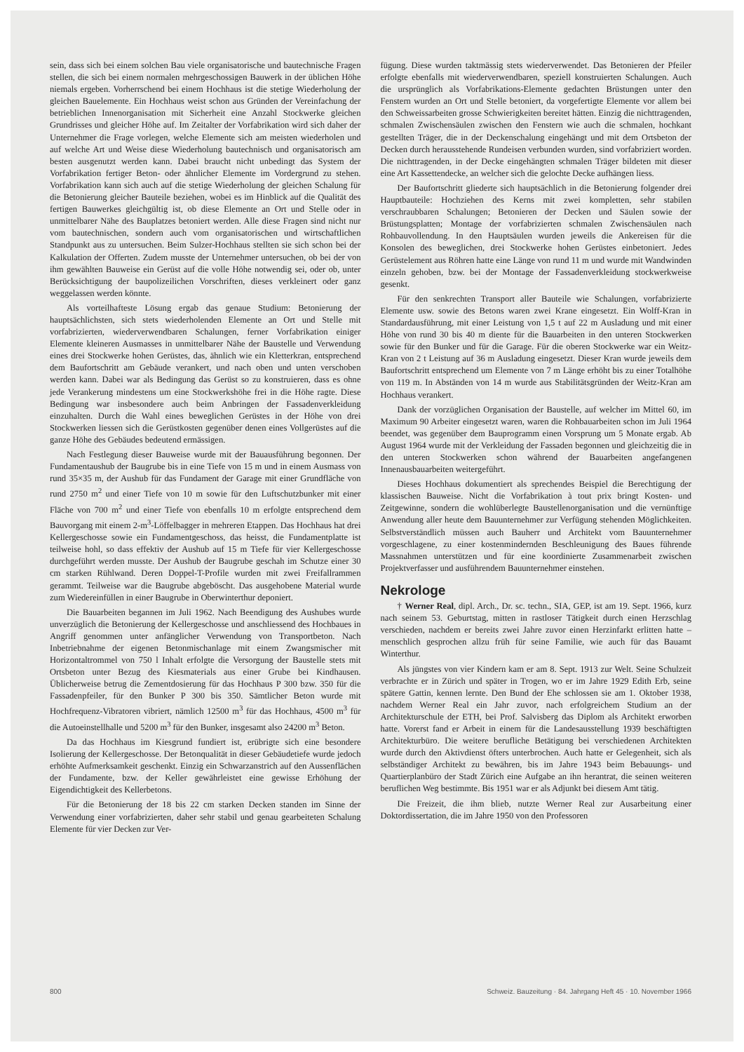sein, dass sich bei einem solchen Bau viele organisatorische und bautechnische Fragen stellen, die sich bei einem normalen mehrgeschossigen Bauwerk in der üblichen Höhe niemals ergeben. Vorherrschend bei einem Hochhaus ist die stetige Wiederholung der gleichen Bauelemente. Ein Hochhaus weist schon aus Gründen der Vereinfachung der betrieblichen Innenorganisation mit Sicherheit eine Anzahl Stockwerke gleichen Grundrisses und gleicher Höhe auf. Im Zeitalter der Vorfabrikation wird sich daher der Unternehmer die Frage vorlegen, welche Elemente sich am meisten wiederholen und auf welche Art und Weise diese Wiederholung bautechnisch und organisatorisch am besten ausgenutzt werden kann. Dabei braucht nicht unbedingt das System der Vorfabrikation fertiger Beton- oder ähnlicher Elemente im Vordergrund zu stehen. Vorfabrikation kann sich auch auf die stetige Wiederholung der gleichen Schalung für die Betonierung gleicher Bauteile beziehen, wobei es im Hinblick auf die Qualität des fertigen Bauwerkes gleichgültig ist, ob diese Elemente an Ort und Stelle oder in unmittelbarer Nähe des Bauplatzes betoniert werden. Alle diese Fragen sind nicht nur vom bautechnischen, sondern auch vom organisatorischen und wirtschaftlichen Standpunkt aus zu untersuchen. Beim Sulzer-Hochhaus stellten sie sich schon bei der Kalkulation der Offerten. Zudem musste der Unternehmer untersuchen, ob bei der von ihm gewählten Bauweise ein Gerüst auf die volle Höhe notwendig sei, oder ob, unter Berücksichtigung der baupolizeilichen Vorschriften, dieses verkleinert oder ganz weggelassen werden könnte.
Als vorteilhafteste Lösung ergab das genaue Studium: Betonierung der hauptsächlichsten, sich stets wiederholenden Elemente an Ort und Stelle mit vorfabrizierten, wiederverwendbaren Schalungen, ferner Vorfabrikation einiger Elemente kleineren Ausmasses in unmittelbarer Nähe der Baustelle und Verwendung eines drei Stockwerke hohen Gerüstes, das, ähnlich wie ein Kletterkran, entsprechend dem Baufortschritt am Gebäude verankert, und nach oben und unten verschoben werden kann. Dabei war als Bedingung das Gerüst so zu konstruieren, dass es ohne jede Verankerung mindestens um eine Stockwerkshöhe frei in die Höhe ragte. Diese Bedingung war insbesondere auch beim Anbringen der Fassadenverkleidung einzuhalten. Durch die Wahl eines beweglichen Gerüstes in der Höhe von drei Stockwerken liessen sich die Gerüstkosten gegenüber denen eines Vollgerüstes auf die ganze Höhe des Gebäudes bedeutend ermässigen.
Nach Festlegung dieser Bauweise wurde mit der Bauausführung begonnen. Der Fundamentaushub der Baugrube bis in eine Tiefe von 15 m und in einem Ausmass von rund 35×35 m, der Aushub für das Fundament der Garage mit einer Grundfläche von rund 2750 m<sup>2</sup> und einer Tiefe von 10 m sowie für den Luftschutzbunker mit einer Fläche von 700 m<sup>2</sup> und einer Tiefe von ebenfalls 10 m erfolgte entsprechend dem Bauvorgang mit einem 2-m<sup>3</sup>-Löffelbagger in mehreren Etappen. Das Hochhaus hat drei Kellergeschosse sowie ein Fundamentgeschoss, das heisst, die Fundamentplatte ist teilweise hohl, so dass effektiv der Aushub auf 15 m Tiefe für vier Kellergeschosse durchgeführt werden musste. Der Aushub der Baugrube geschah im Schutze einer 30 cm starken Rühlwand. Deren Doppel-T-Profile wurden mit zwei Freifallrammen gerammt. Teilweise war die Baugrube abgeböscht. Das ausgehobene Material wurde zum Wiedereinfüllen in einer Baugrube in Oberwinterthur deponiert.
Die Bauarbeiten begannen im Juli 1962. Nach Beendigung des Aushubes wurde unverzüglich die Betonierung der Kellergeschosse und anschliessend des Hochbaues in Angriff genommen unter anfänglicher Verwendung von Transportbeton. Nach Inbetriebnahme der eigenen Betonmischanlage mit einem Zwangsmischer mit Horizontaltrommel von 750 l Inhalt erfolgte die Versorgung der Baustelle stets mit Ortsbeton unter Bezug des Kiesmaterials aus einer Grube bei Kindhausen. Üblicherweise betrug die Zementdosierung für das Hochhaus P 300 bzw. 350 für die Fassadenpfeiler, für den Bunker P 300 bis 350. Sämtlicher Beton wurde mit Hochfrequenz-Vibratoren vibriert, nämlich 12500 m<sup>3</sup> für das Hochhaus, 4500 m<sup>3</sup> für die Autoeinstellhalle und 5200 m<sup>3</sup> für den Bunker, insgesamt also 24200 m<sup>3</sup> Beton.
Da das Hochhaus im Kiesgrund fundiert ist, erübrigte sich eine besondere Isolierung der Kellergeschosse. Der Betonqualität in dieser Gebäudetiefe wurde jedoch erhöhte Aufmerksamkeit geschenkt. Einzig ein Schwarzanstrich auf den Aussenflächen der Fundamente, bzw. der Keller gewährleistet eine gewisse Erhöhung der Eigendichtigkeit des Kellerbetons.
Für die Betonierung der 18 bis 22 cm starken Decken standen im Sinne der Verwendung einer vorfabrizierten, daher sehr stabil und genau gearbeiteten Schalung Elemente für vier Decken zur Ver-
fügung. Diese wurden taktmässig stets wiederverwendet. Das Betonieren der Pfeiler erfolgte ebenfalls mit wiederverwendbaren, speziell konstruierten Schalungen. Auch die ursprünglich als Vorfabrikations-Elemente gedachten Brüstungen unter den Fenstern wurden an Ort und Stelle betoniert, da vorgefertigte Elemente vor allem bei den Schweissarbeiten grosse Schwierigkeiten bereitet hätten. Einzig die nichttragenden, schmalen Zwischensäulen zwischen den Fenstern wie auch die schmalen, hochkant gestellten Träger, die in der Deckenschalung eingehängt und mit dem Ortsbeton der Decken durch herausstehende Rundeisen verbunden wurden, sind vorfabriziert worden. Die nichttragenden, in der Decke eingehängten schmalen Träger bildeten mit dieser eine Art Kassettendecke, an welcher sich die gelochte Decke aufhängen liess.
Der Baufortschritt gliederte sich hauptsächlich in die Betonierung folgender drei Hauptbauteile: Hochziehen des Kerns mit zwei kompletten, sehr stabilen verschraubbaren Schalungen; Betonieren der Decken und Säulen sowie der Brüstungsplatten; Montage der vorfabrizierten schmalen Zwischensäulen nach Rohbauvollendung. In den Hauptsäulen wurden jeweils die Ankereisen für die Konsolen des beweglichen, drei Stockwerke hohen Gerüstes einbetoniert. Jedes Gerüstelement aus Röhren hatte eine Länge von rund 11 m und wurde mit Wandwinden einzeln gehoben, bzw. bei der Montage der Fassadenverkleidung stockwerkweise gesenkt.
Für den senkrechten Transport aller Bauteile wie Schalungen, vorfabrizierte Elemente usw. sowie des Betons waren zwei Krane eingesetzt. Ein Wolff-Kran in Standardausführung, mit einer Leistung von 1,5 t auf 22 m Ausladung und mit einer Höhe von rund 30 bis 40 m diente für die Bauarbeiten in den unteren Stockwerken sowie für den Bunker und für die Garage. Für die oberen Stockwerke war ein Weitz-Kran von 2 t Leistung auf 36 m Ausladung eingesetzt. Dieser Kran wurde jeweils dem Baufortschritt entsprechend um Elemente von 7 m Länge erhöht bis zu einer Totalhöhe von 119 m. In Abständen von 14 m wurde aus Stabilitätsgründen der Weitz-Kran am Hochhaus verankert.
Dank der vorzüglichen Organisation der Baustelle, auf welcher im Mittel 60, im Maximum 90 Arbeiter eingesetzt waren, waren die Rohbauarbeiten schon im Juli 1964 beendet, was gegenüber dem Bauprogramm einen Vorsprung um 5 Monate ergab. Ab August 1964 wurde mit der Verkleidung der Fassaden begonnen und gleichzeitig die in den unteren Stockwerken schon während der Bauarbeiten angefangenen Innenausbauarbeiten weitergeführt.
Dieses Hochhaus dokumentiert als sprechendes Beispiel die Berechtigung der klassischen Bauweise. Nicht die Vorfabrikation à tout prix bringt Kosten- und Zeitgewinne, sondern die wohlüberlegte Baustellenorganisation und die vernünftige Anwendung aller heute dem Bauunternehmer zur Verfügung stehenden Möglichkeiten. Selbstverständlich müssen auch Bauherr und Architekt vom Bauunternehmer vorgeschlagene, zu einer kostenmindernden Beschleunigung des Baues führende Massnahmen unterstützen und für eine koordinierte Zusammenarbeit zwischen Projektverfasser und ausführendem Bauunternehmer einstehen.
Nekrologe
† Werner Real, dipl. Arch., Dr. sc. techn., SIA, GEP, ist am 19. Sept. 1966, kurz nach seinem 53. Geburtstag, mitten in rastloser Tätigkeit durch einen Herzschlag verschieden, nachdem er bereits zwei Jahre zuvor einen Herzinfarkt erlitten hatte – menschlich gesprochen allzu früh für seine Familie, wie auch für das Bauamt Winterthur.
Als jüngstes von vier Kindern kam er am 8. Sept. 1913 zur Welt. Seine Schulzeit verbrachte er in Zürich und später in Trogen, wo er im Jahre 1929 Edith Erb, seine spätere Gattin, kennen lernte. Den Bund der Ehe schlossen sie am 1. Oktober 1938, nachdem Werner Real ein Jahr zuvor, nach erfolgreichem Studium an der Architekturschule der ETH, bei Prof. Salvisberg das Diplom als Architekt erworben hatte. Vorerst fand er Arbeit in einem für die Landesausstellung 1939 beschäftigten Architekturbüro. Die weitere berufliche Betätigung bei verschiedenen Architekten wurde durch den Aktivdienst öfters unterbrochen. Auch hatte er Gelegenheit, sich als selbständiger Architekt zu bewähren, bis im Jahre 1943 beim Bebauungs- und Quartierplanbüro der Stadt Zürich eine Aufgabe an ihn herantrat, die seinen weiteren beruflichen Weg bestimmte. Bis 1951 war er als Adjunkt bei diesem Amt tätig.
Die Freizeit, die ihm blieb, nutzte Werner Real zur Ausarbeitung einer Doktordissertation, die im Jahre 1950 von den Professoren
800 Schweiz. Bauzeitung · 84. Jahrgang Heft 45 · 10. November 1966